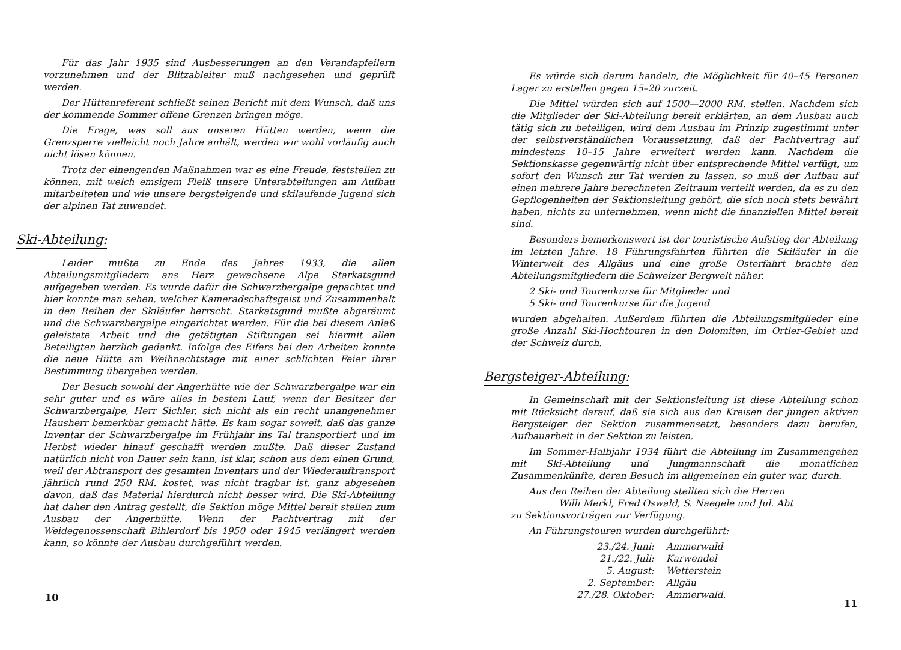Für das Jahr 1935 sind Ausbesserungen an den Verandapfeilern vorzunehmen und der Blitzableiter muß nachgesehen und geprüft werden.
Der Hüttenreferent schließt seinen Bericht mit dem Wunsch, daß uns der kommende Sommer offene Grenzen bringen möge.
Die Frage, was soll aus unseren Hütten werden, wenn die Grenzsperre vielleicht noch Jahre anhält, werden wir wohl vorläufig auch nicht lösen können.
Trotz der einengenden Maßnahmen war es eine Freude, feststellen zu können, mit welch emsigem Fleiß unsere Unterabteilungen am Aufbau mitarbeiteten und wie unsere bergsteigende und skilaufende Jugend sich der alpinen Tat zuwendet.
Ski-Abteilung:
Leider mußte zu Ende des Jahres 1933, die allen Abteilungsmitgliedern ans Herz gewachsene Alpe Starkatsgund aufgegeben werden. Es wurde dafür die Schwarzbergalpe gepachtet und hier konnte man sehen, welcher Kameradschaftsgeist und Zusammenhalt in den Reihen der Skiläufer herrscht. Starkatsgund mußte abgeräumt und die Schwarzbergalpe eingerichtet werden. Für die bei diesem Anlaß geleistete Arbeit und die getätigten Stiftungen sei hiermit allen Beteiligten herzlich gedankt. Infolge des Eifers bei den Arbeiten konnte die neue Hütte am Weihnachtstage mit einer schlichten Feier ihrer Bestimmung übergeben werden.
Der Besuch sowohl der Angerhütte wie der Schwarzbergalpe war ein sehr guter und es wäre alles in bestem Lauf, wenn der Besitzer der Schwarzbergalpe, Herr Sichler, sich nicht als ein recht unangenehmer Hausherr bemerkbar gemacht hätte. Es kam sogar soweit, daß das ganze Inventar der Schwarzbergalpe im Frühjahr ins Tal transportiert und im Herbst wieder hinauf geschafft werden mußte. Daß dieser Zustand natürlich nicht von Dauer sein kann, ist klar, schon aus dem einen Grund, weil der Abtransport des gesamten Inventars und der Wiederauftransport jährlich rund 250 RM. kostet, was nicht tragbar ist, ganz abgesehen davon, daß das Material hierdurch nicht besser wird. Die Ski-Abteilung hat daher den Antrag gestellt, die Sektion möge Mittel bereit stellen zum Ausbau der Angerhütte. Wenn der Pachtvertrag mit der Weidegenossenschaft Bihlerdorf bis 1950 oder 1945 verlängert werden kann, so könnte der Ausbau durchgeführt werden.
10
Es würde sich darum handeln, die Möglichkeit für 40–45 Personen Lager zu erstellen gegen 15–20 zurzeit.
Die Mittel würden sich auf 1500—2000 RM. stellen. Nachdem sich die Mitglieder der Ski-Abteilung bereit erklärten, an dem Ausbau auch tätig sich zu beteiligen, wird dem Ausbau im Prinzip zugestimmt unter der selbstverständlichen Voraussetzung, daß der Pachtvertrag auf mindestens 10–15 Jahre erweitert werden kann. Nachdem die Sektionskasse gegenwärtig nicht über entsprechende Mittel verfügt, um sofort den Wunsch zur Tat werden zu lassen, so muß der Aufbau auf einen mehrere Jahre berechneten Zeitraum verteilt werden, da es zu den Gepflogenheiten der Sektionsleitung gehört, die sich noch stets bewährt haben, nichts zu unternehmen, wenn nicht die finanziellen Mittel bereit sind.
Besonders bemerkenswert ist der touristische Aufstieg der Abteilung im letzten Jahre. 18 Führungsfahrten führten die Skiläufer in die Winterwelt des Allgäus und eine große Osterfahrt brachte den Abteilungsmitgliedern die Schweizer Bergwelt näher.
2 Ski- und Tourenkurse für Mitglieder und
5 Ski- und Tourenkurse für die Jugend
wurden abgehalten. Außerdem führten die Abteilungsmitglieder eine große Anzahl Ski-Hochtouren in den Dolomiten, im Ortler-Gebiet und der Schweiz durch.
Bergsteiger-Abteilung:
In Gemeinschaft mit der Sektionsleitung ist diese Abteilung schon mit Rücksicht darauf, daß sie sich aus den Kreisen der jungen aktiven Bergsteiger der Sektion zusammensetzt, besonders dazu berufen, Aufbauarbeit in der Sektion zu leisten.
Im Sommer-Halbjahr 1934 führt die Abteilung im Zusammengehen mit Ski-Abteilung und Jungmannschaft die monatlichen Zusammenkünfte, deren Besuch im allgemeinen ein guter war, durch.
Aus den Reihen der Abteilung stellten sich die Herren
Willi Merkl, Fred Oswald, S. Naegele und Jul. Abt
zu Sektionsvorträgen zur Verfügung.
An Führungstouren wurden durchgeführt:
| 23./24. Juni: | Ammerwald |
| 21./22. Juli: | Karwendel |
| 5. August: | Wetterstein |
| 2. September: | Allgäu |
| 27./28. Oktober: | Ammerwald. |
11